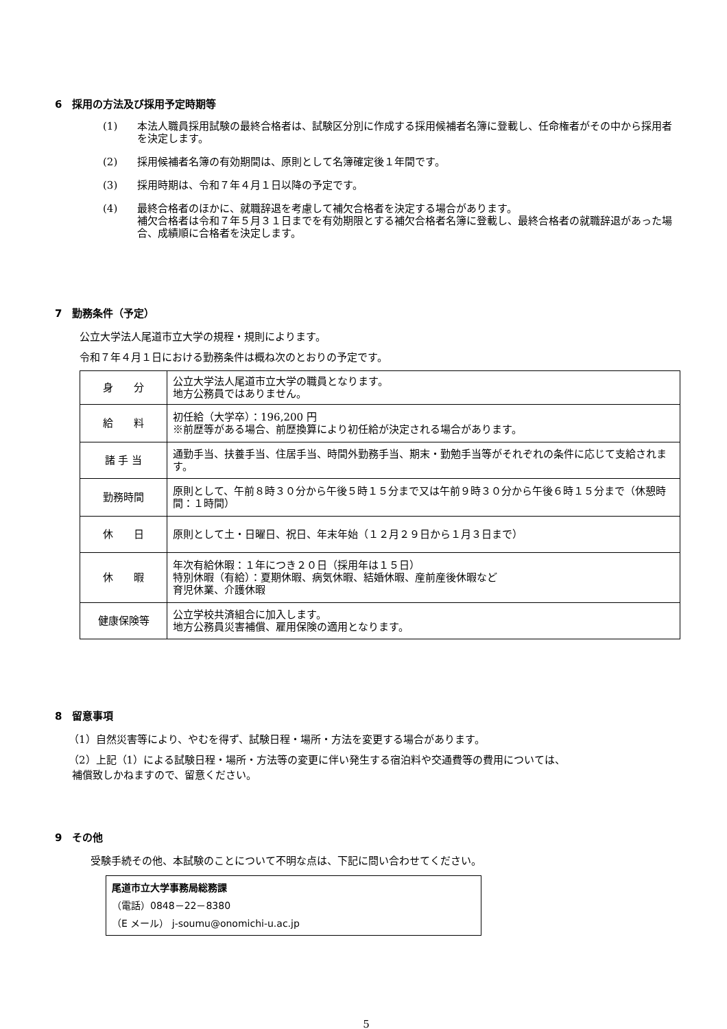6　採用の方法及び採用予定時期等
(1) 本法人職員採用試験の最終合格者は、試験区分別に作成する採用候補者名簿に登載し、任命権者がその中から採用者を決定します。
(2) 採用候補者名簿の有効期間は、原則として名簿確定後１年間です。
(3) 採用時期は、令和７年４月１日以降の予定です。
(4) 最終合格者のほかに、就職辞退を考慮して補欠合格者を決定する場合があります。
補欠合格者は令和７年５月３１日までを有効期限とする補欠合格者名簿に登載し、最終合格者の就職辞退があった場合、成績順に合格者を決定します。
7　勤務条件（予定）
公立大学法人尾道市立大学の規程・規則によります。
令和７年４月１日における勤務条件は概ね次のとおりの予定です。
| 身 分 | 公立大学法人尾道市立大学の職員となります。 地方公務員ではありません。 |
| 給 料 | 初任給（大学卒）：196,200 円 ※前歴等がある場合、前歴換算により初任給が決定される場合があります。 |
| 諸 手 当 | 通勤手当、扶養手当、住居手当、時間外勤務手当、期末・勤勉手当等がそれぞれの条件に応じて支給されます。 |
| 勤務時間 | 原則として、午前８時３０分から午後５時１５分まで又は午前９時３０分から午後６時１５分まで（休憩時間：１時間） |
| 休 日 | 原則として土・日曜日、祝日、年末年始（１２月２９日から１月３日まで） |
| 休 暇 | 年次有給休暇：１年につき２０日（採用年は１５日） 特別休暇（有給）：夏期休暇、病気休暇、結婚休暇、産前産後休暇など 育児休業、介護休暇 |
| 健康保険等 | 公立学校共済組合に加入します。 地方公務員災害補償、雇用保険の適用となります。 |
8　留意事項
（1）自然災害等により、やむを得ず、試験日程・場所・方法を変更する場合があります。
（2）上記（1）による試験日程・場所・方法等の変更に伴い発生する宿泊料や交通費等の費用については、
補償致しかねますので、留意ください。
9　その他
受験手続その他、本試験のことについて不明な点は、下記に問い合わせてください。
尾道市立大学事務局総務課
（電話）0848－22－8380
（E メール） j-soumu@onomichi-u.ac.jp
5